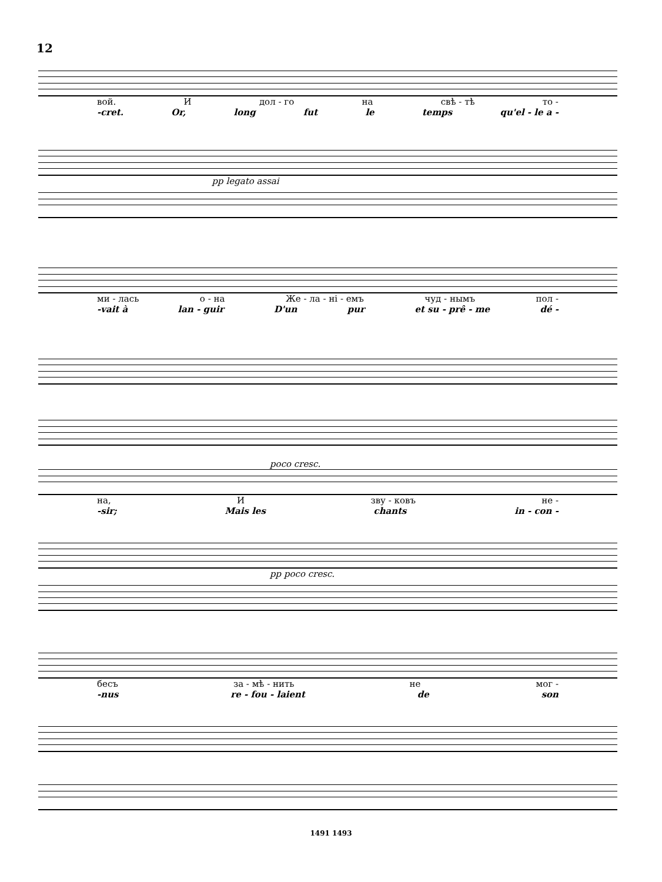12
вой. И дол - го на свѣ - тѣ то -
-cret. Or, long fut le temps qu'el - le a -
pp legato assai
ми - лась о - на Же - ла - ні - емъ чуд - нымъ пол -
-vait à lan - guir D'un pur et su - prê - me dé -
poco cresc.
на, И зву - ковъ не -
-sir; Mais les chants in - con -
pp poco cresc.
бесъ за - мѣ - нить не мог -
-nus re - fou - laient de son
1491 1493